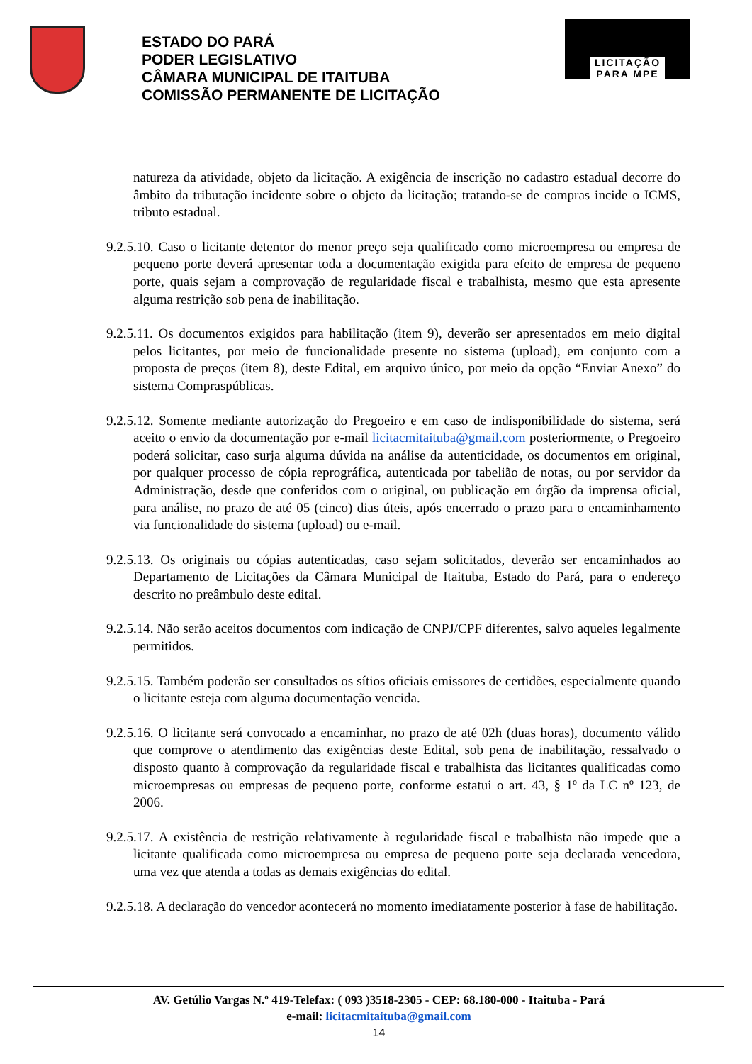ESTADO DO PARÁ
PODER LEGISLATIVO
CÂMARA MUNICIPAL DE ITAITUBA
COMISSÃO PERMANENTE DE LICITAÇÃO
LICITAÇÃO
PARA MPE
natureza da atividade, objeto da licitação. A exigência de inscrição no cadastro estadual decorre do âmbito da tributação incidente sobre o objeto da licitação; tratando-se de compras incide o ICMS, tributo estadual.
9.2.5.10. Caso o licitante detentor do menor preço seja qualificado como microempresa ou empresa de pequeno porte deverá apresentar toda a documentação exigida para efeito de empresa de pequeno porte, quais sejam a comprovação de regularidade fiscal e trabalhista, mesmo que esta apresente alguma restrição sob pena de inabilitação.
9.2.5.11. Os documentos exigidos para habilitação (item 9), deverão ser apresentados em meio digital pelos licitantes, por meio de funcionalidade presente no sistema (upload), em conjunto com a proposta de preços (item 8), deste Edital, em arquivo único, por meio da opção “Enviar Anexo” do sistema Compraspúblicas.
9.2.5.12. Somente mediante autorização do Pregoeiro e em caso de indisponibilidade do sistema, será aceito o envio da documentação por e-mail licitacmitaituba@gmail.com posteriormente, o Pregoeiro poderá solicitar, caso surja alguma dúvida na análise da autenticidade, os documentos em original, por qualquer processo de cópia reprográfica, autenticada por tabelião de notas, ou por servidor da Administração, desde que conferidos com o original, ou publicação em órgão da imprensa oficial, para análise, no prazo de até 05 (cinco) dias úteis, após encerrado o prazo para o encaminhamento via funcionalidade do sistema (upload) ou e-mail.
9.2.5.13. Os originais ou cópias autenticadas, caso sejam solicitados, deverão ser encaminhados ao Departamento de Licitações da Câmara Municipal de Itaituba, Estado do Pará, para o endereço descrito no preâmbulo deste edital.
9.2.5.14. Não serão aceitos documentos com indicação de CNPJ/CPF diferentes, salvo aqueles legalmente permitidos.
9.2.5.15. Também poderão ser consultados os sítios oficiais emissores de certidões, especialmente quando o licitante esteja com alguma documentação vencida.
9.2.5.16. O licitante será convocado a encaminhar, no prazo de até 02h (duas horas), documento válido que comprove o atendimento das exigências deste Edital, sob pena de inabilitação, ressalvado o disposto quanto à comprovação da regularidade fiscal e trabalhista das licitantes qualificadas como microempresas ou empresas de pequeno porte, conforme estatui o art. 43, § 1º da LC nº 123, de 2006.
9.2.5.17. A existência de restrição relativamente à regularidade fiscal e trabalhista não impede que a licitante qualificada como microempresa ou empresa de pequeno porte seja declarada vencedora, uma vez que atenda a todas as demais exigências do edital.
9.2.5.18. A declaração do vencedor acontecerá no momento imediatamente posterior à fase de habilitação.
AV. Getúlio Vargas N.º 419-Telefax: ( 093 )3518-2305 - CEP: 68.180-000 - Itaituba - Pará
e-mail: licitacmitaituba@gmail.com
14